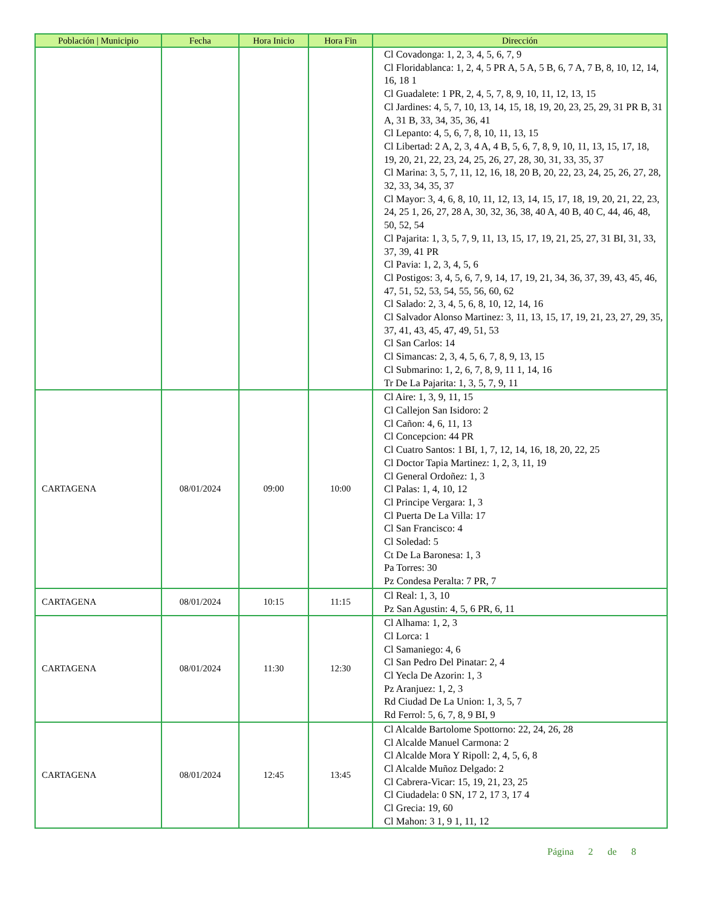| Población / Municipio | Fecha | Hora Inicio | Hora Fin | Dirección |
| --- | --- | --- | --- | --- |
| | | | | Cl Covadonga: 1, 2, 3, 4, 5, 6, 7, 9 Cl Floridablanca: 1, 2, 4, 5 PR A, 5 A, 5 B, 6, 7 A, 7 B, 8, 10, 12, 14, 16, 18 1 Cl Guadalete: 1 PR, 2, 4, 5, 7, 8, 9, 10, 11, 12, 13, 15 Cl Jardines: 4, 5, 7, 10, 13, 14, 15, 18, 19, 20, 23, 25, 29, 31 PR B, 31 A, 31 B, 33, 34, 35, 36, 41 Cl Lepanto: 4, 5, 6, 7, 8, 10, 11, 13, 15 Cl Libertad: 2 A, 2, 3, 4 A, 4 B, 5, 6, 7, 8, 9, 10, 11, 13, 15, 17, 18, 19, 20, 21, 22, 23, 24, 25, 26, 27, 28, 30, 31, 33, 35, 37 Cl Marina: 3, 5, 7, 11, 12, 16, 18, 20 B, 20, 22, 23, 24, 25, 26, 27, 28, 32, 33, 34, 35, 37 Cl Mayor: 3, 4, 6, 8, 10, 11, 12, 13, 14, 15, 17, 18, 19, 20, 21, 22, 23, 24, 25 1, 26, 27, 28 A, 30, 32, 36, 38, 40 A, 40 B, 40 C, 44, 46, 48, 50, 52, 54 Cl Pajarita: 1, 3, 5, 7, 9, 11, 13, 15, 17, 19, 21, 25, 27, 31 BI, 31, 33, 37, 39, 41 PR Cl Pavia: 1, 2, 3, 4, 5, 6 Cl Postigos: 3, 4, 5, 6, 7, 9, 14, 17, 19, 21, 34, 36, 37, 39, 43, 45, 46, 47, 51, 52, 53, 54, 55, 56, 60, 62 Cl Salado: 2, 3, 4, 5, 6, 8, 10, 12, 14, 16 Cl Salvador Alonso Martinez: 3, 11, 13, 15, 17, 19, 21, 23, 27, 29, 35, 37, 41, 43, 45, 47, 49, 51, 53 Cl San Carlos: 14 Cl Simancas: 2, 3, 4, 5, 6, 7, 8, 9, 13, 15 Cl Submarino: 1, 2, 6, 7, 8, 9, 11 1, 14, 16 Tr De La Pajarita: 1, 3, 5, 7, 9, 11 |
| CARTAGENA | 08/01/2024 | 09:00 | 10:00 | Cl Aire: 1, 3, 9, 11, 15 Cl Callejon San Isidoro: 2 Cl Cañon: 4, 6, 11, 13 Cl Concepcion: 44 PR Cl Cuatro Santos: 1 BI, 1, 7, 12, 14, 16, 18, 20, 22, 25 Cl Doctor Tapia Martinez: 1, 2, 3, 11, 19 Cl General Ordoñez: 1, 3 Cl Palas: 1, 4, 10, 12 Cl Principe Vergara: 1, 3 Cl Puerta De La Villa: 17 Cl San Francisco: 4 Cl Soledad: 5 Ct De La Baronesa: 1, 3 Pa Torres: 30 Pz Condesa Peralta: 7 PR, 7 |
| CARTAGENA | 08/01/2024 | 10:15 | 11:15 | Cl Real: 1, 3, 10 Pz San Agustin: 4, 5, 6 PR, 6, 11 |
| CARTAGENA | 08/01/2024 | 11:30 | 12:30 | Cl Alhama: 1, 2, 3 Cl Lorca: 1 Cl Samaniego: 4, 6 Cl San Pedro Del Pinatar: 2, 4 Cl Yecla De Azorin: 1, 3 Pz Aranjuez: 1, 2, 3 Rd Ciudad De La Union: 1, 3, 5, 7 Rd Ferrol: 5, 6, 7, 8, 9 BI, 9 |
| CARTAGENA | 08/01/2024 | 12:45 | 13:45 | Cl Alcalde Bartolome Spottorno: 22, 24, 26, 28 Cl Alcalde Manuel Carmona: 2 Cl Alcalde Mora Y Ripoll: 2, 4, 5, 6, 8 Cl Alcalde Muñoz Delgado: 2 Cl Cabrera-Vicar: 15, 19, 21, 23, 25 Cl Ciudadela: 0 SN, 17 2, 17 3, 17 4 Cl Grecia: 19, 60 Cl Mahon: 3 1, 9 1, 11, 12 |
Página 2 de 8